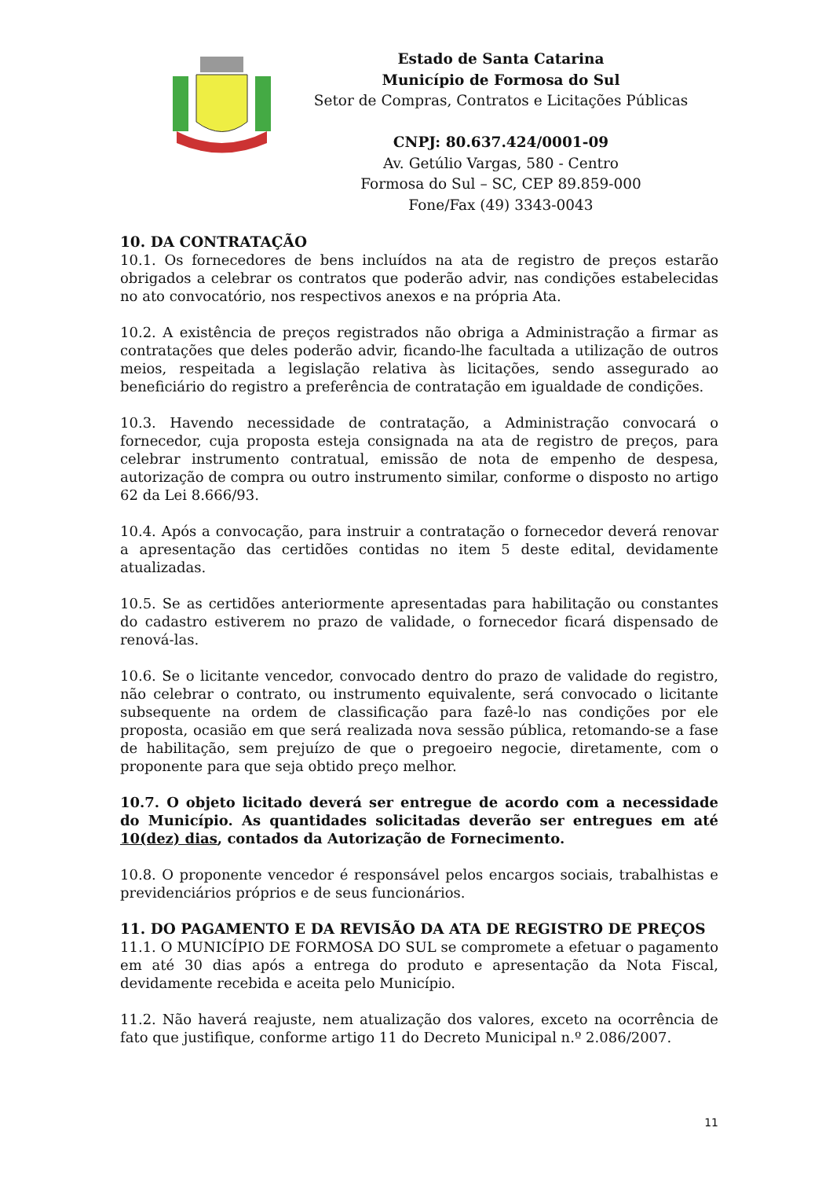Estado de Santa Catarina
Município de Formosa do Sul
Setor de Compras, Contratos e Licitações Públicas
CNPJ: 80.637.424/0001-09
Av. Getúlio Vargas, 580 - Centro
Formosa do Sul – SC, CEP 89.859-000
Fone/Fax (49) 3343-0043
10. DA CONTRATAÇÃO
10.1. Os fornecedores de bens incluídos na ata de registro de preços estarão obrigados a celebrar os contratos que poderão advir, nas condições estabelecidas no ato convocatório, nos respectivos anexos e na própria Ata.
10.2. A existência de preços registrados não obriga a Administração a firmar as contratações que deles poderão advir, ficando-lhe facultada a utilização de outros meios, respeitada a legislação relativa às licitações, sendo assegurado ao beneficiário do registro a preferência de contratação em igualdade de condições.
10.3. Havendo necessidade de contratação, a Administração convocará o fornecedor, cuja proposta esteja consignada na ata de registro de preços, para celebrar instrumento contratual, emissão de nota de empenho de despesa, autorização de compra ou outro instrumento similar, conforme o disposto no artigo 62 da Lei 8.666/93.
10.4. Após a convocação, para instruir a contratação o fornecedor deverá renovar a apresentação das certidões contidas no item 5 deste edital, devidamente atualizadas.
10.5. Se as certidões anteriormente apresentadas para habilitação ou constantes do cadastro estiverem no prazo de validade, o fornecedor ficará dispensado de renová-las.
10.6. Se o licitante vencedor, convocado dentro do prazo de validade do registro, não celebrar o contrato, ou instrumento equivalente, será convocado o licitante subsequente na ordem de classificação para fazê-lo nas condições por ele proposta, ocasião em que será realizada nova sessão pública, retomando-se a fase de habilitação, sem prejuízo de que o pregoeiro negocie, diretamente, com o proponente para que seja obtido preço melhor.
10.7. O objeto licitado deverá ser entregue de acordo com a necessidade do Município. As quantidades solicitadas deverão ser entregues em até 10(dez) dias, contados da Autorização de Fornecimento.
10.8. O proponente vencedor é responsável pelos encargos sociais, trabalhistas e previdenciários próprios e de seus funcionários.
11. DO PAGAMENTO E DA REVISÃO DA ATA DE REGISTRO DE PREÇOS
11.1. O MUNICÍPIO DE FORMOSA DO SUL se compromete a efetuar o pagamento em até 30 dias após a entrega do produto e apresentação da Nota Fiscal, devidamente recebida e aceita pelo Município.
11.2. Não haverá reajuste, nem atualização dos valores, exceto na ocorrência de fato que justifique, conforme artigo 11 do Decreto Municipal n.º 2.086/2007.
11